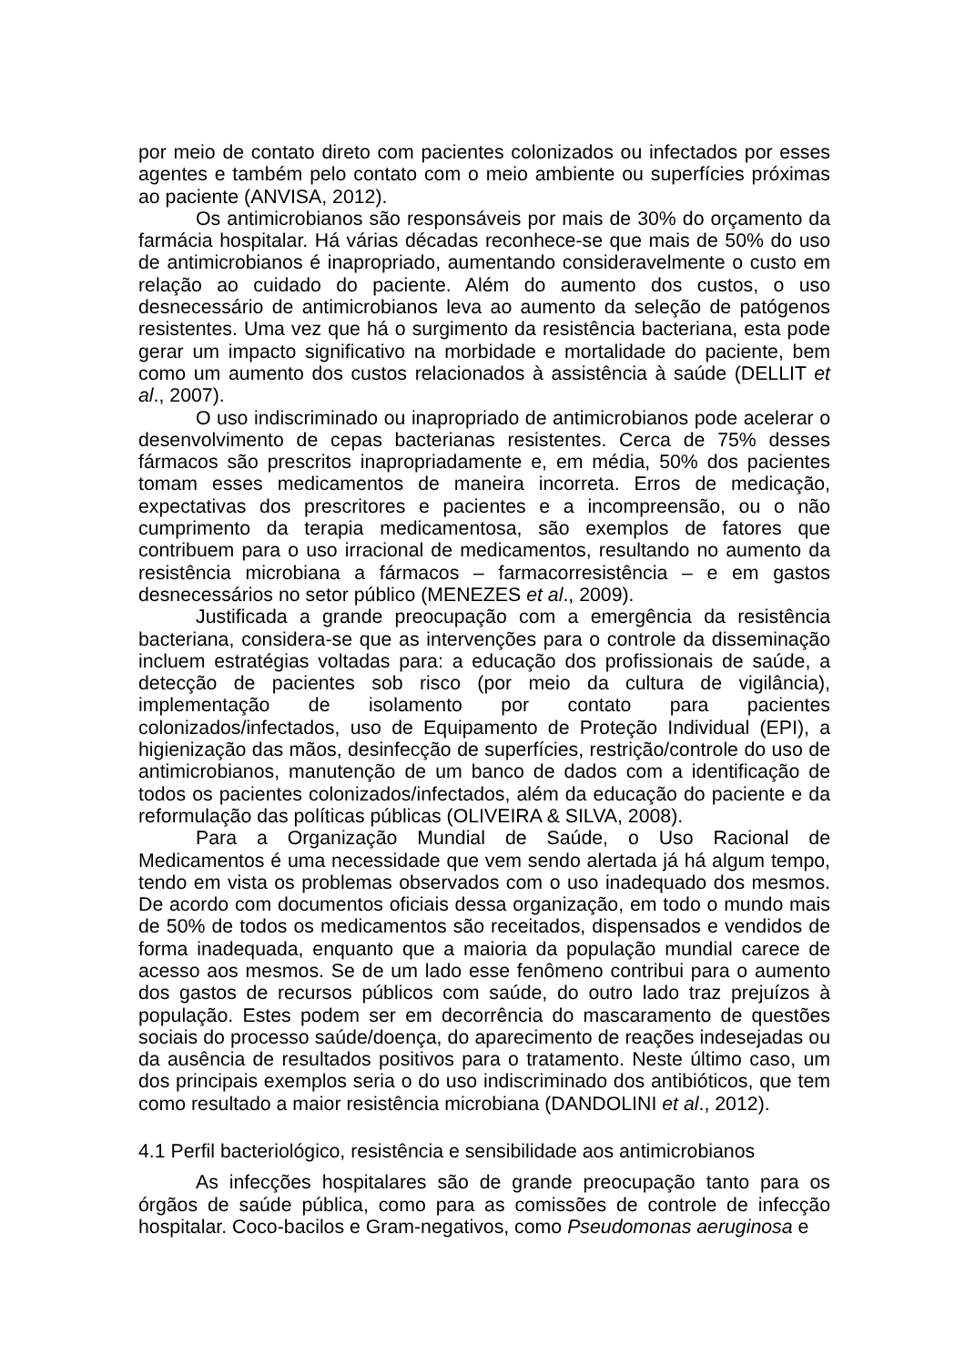por meio de contato direto com pacientes colonizados ou infectados por esses agentes e também pelo contato com o meio ambiente ou superfícies próximas ao paciente (ANVISA, 2012).
Os antimicrobianos são responsáveis por mais de 30% do orçamento da farmácia hospitalar. Há várias décadas reconhece-se que mais de 50% do uso de antimicrobianos é inapropriado, aumentando consideravelmente o custo em relação ao cuidado do paciente. Além do aumento dos custos, o uso desnecessário de antimicrobianos leva ao aumento da seleção de patógenos resistentes. Uma vez que há o surgimento da resistência bacteriana, esta pode gerar um impacto significativo na morbidade e mortalidade do paciente, bem como um aumento dos custos relacionados à assistência à saúde (DELLIT et al., 2007).
O uso indiscriminado ou inapropriado de antimicrobianos pode acelerar o desenvolvimento de cepas bacterianas resistentes. Cerca de 75% desses fármacos são prescritos inapropriadamente e, em média, 50% dos pacientes tomam esses medicamentos de maneira incorreta. Erros de medicação, expectativas dos prescritores e pacientes e a incompreensão, ou o não cumprimento da terapia medicamentosa, são exemplos de fatores que contribuem para o uso irracional de medicamentos, resultando no aumento da resistência microbiana a fármacos – farmacorresistência – e em gastos desnecessários no setor público (MENEZES et al., 2009).
Justificada a grande preocupação com a emergência da resistência bacteriana, considera-se que as intervenções para o controle da disseminação incluem estratégias voltadas para: a educação dos profissionais de saúde, a detecção de pacientes sob risco (por meio da cultura de vigilância), implementação de isolamento por contato para pacientes colonizados/infectados, uso de Equipamento de Proteção Individual (EPI), a higienização das mãos, desinfecção de superfícies, restrição/controle do uso de antimicrobianos, manutenção de um banco de dados com a identificação de todos os pacientes colonizados/infectados, além da educação do paciente e da reformulação das políticas públicas (OLIVEIRA & SILVA, 2008).
Para a Organização Mundial de Saúde, o Uso Racional de Medicamentos é uma necessidade que vem sendo alertada já há algum tempo, tendo em vista os problemas observados com o uso inadequado dos mesmos. De acordo com documentos oficiais dessa organização, em todo o mundo mais de 50% de todos os medicamentos são receitados, dispensados e vendidos de forma inadequada, enquanto que a maioria da população mundial carece de acesso aos mesmos. Se de um lado esse fenômeno contribui para o aumento dos gastos de recursos públicos com saúde, do outro lado traz prejuízos à população. Estes podem ser em decorrência do mascaramento de questões sociais do processo saúde/doença, do aparecimento de reações indesejadas ou da ausência de resultados positivos para o tratamento. Neste último caso, um dos principais exemplos seria o do uso indiscriminado dos antibióticos, que tem como resultado a maior resistência microbiana (DANDOLINI et al., 2012).
4.1 Perfil bacteriológico, resistência e sensibilidade aos antimicrobianos
As infecções hospitalares são de grande preocupação tanto para os órgãos de saúde pública, como para as comissões de controle de infecção hospitalar. Coco-bacilos e Gram-negativos, como Pseudomonas aeruginosa e